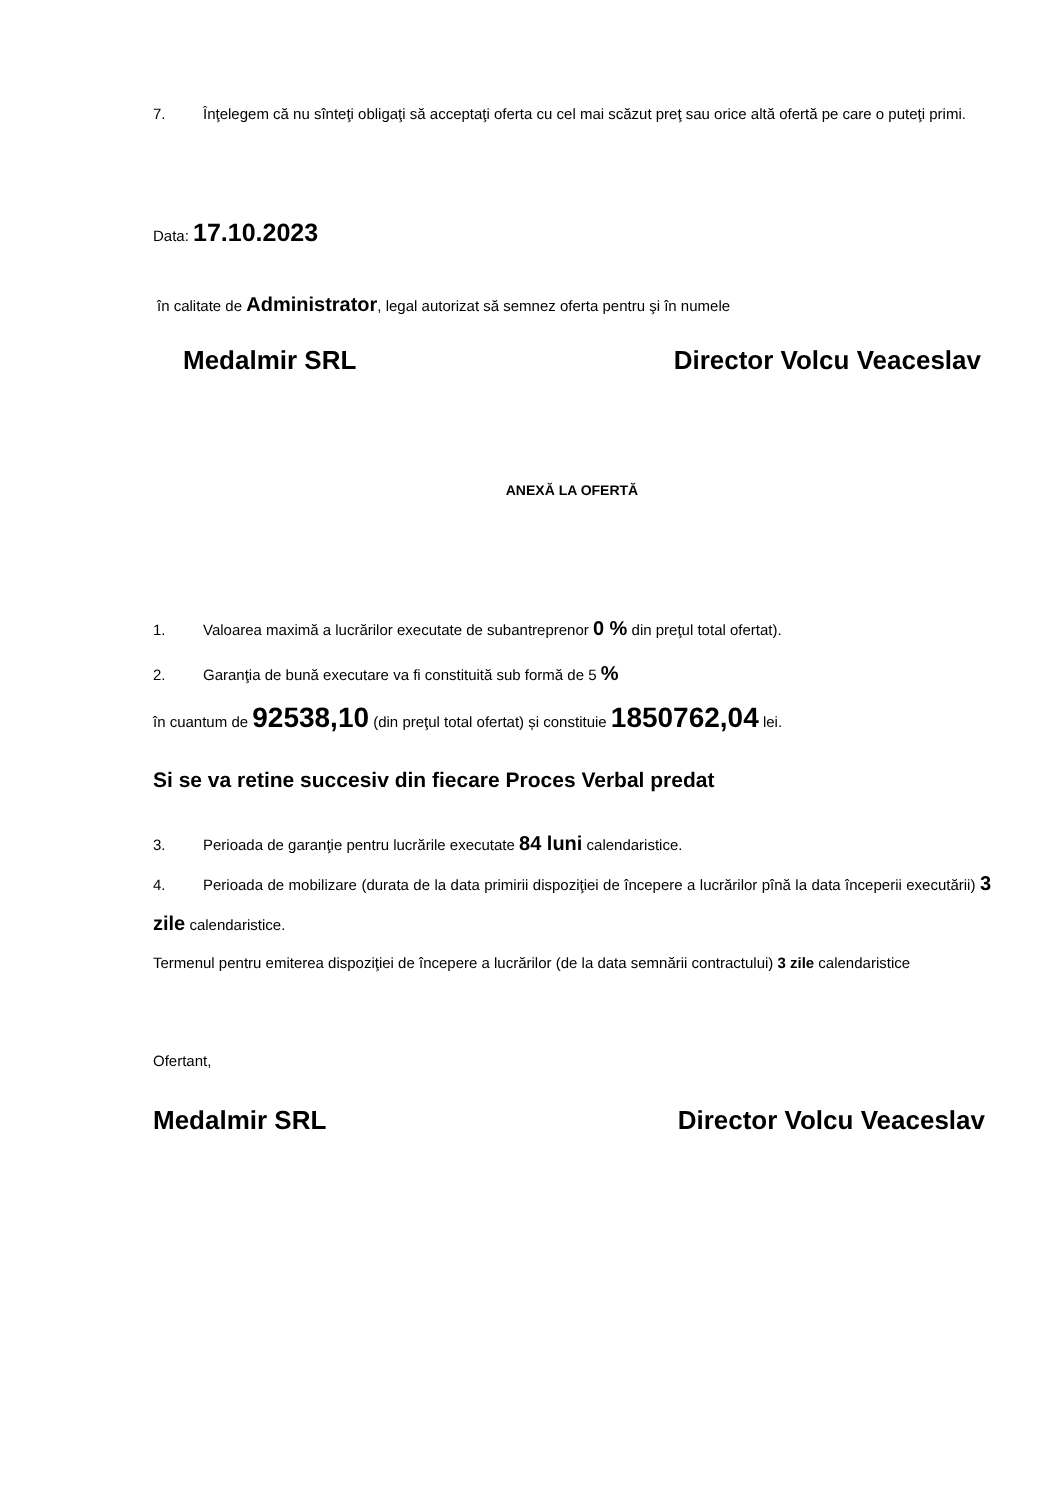7. Înţelegem că nu sînteţi obligaţi să acceptaţi oferta cu cel mai scăzut preţ sau orice altă ofertă pe care o puteţi primi.
Data: 17.10.2023
în calitate de Administrator, legal autorizat să semnez oferta pentru şi în numele
Medalmir SRL Director Volcu Veaceslav
ANEXĂ LA OFERTĂ
1. Valoarea maximă a lucrărilor executate de subantreprenor 0 % din preţul total ofertat).
2. Garanţia de bună executare va fi constituită sub formă de 5 %
în cuantum de 92538,10 (din preţul total ofertat) și constituie 1850762,04 lei.
Si se va retine succesiv din fiecare Proces Verbal predat
3. Perioada de garanţie pentru lucrările executate 84 luni calendaristice.
4. Perioada de mobilizare (durata de la data primirii dispoziţiei de începere a lucrărilor pînă la data începerii executării) 3 zile calendaristice.
Termenul pentru emiterea dispoziţiei de începere a lucrărilor (de la data semnării contractului) 3 zile calendaristice
Ofertant,
Medalmir SRL Director Volcu Veaceslav